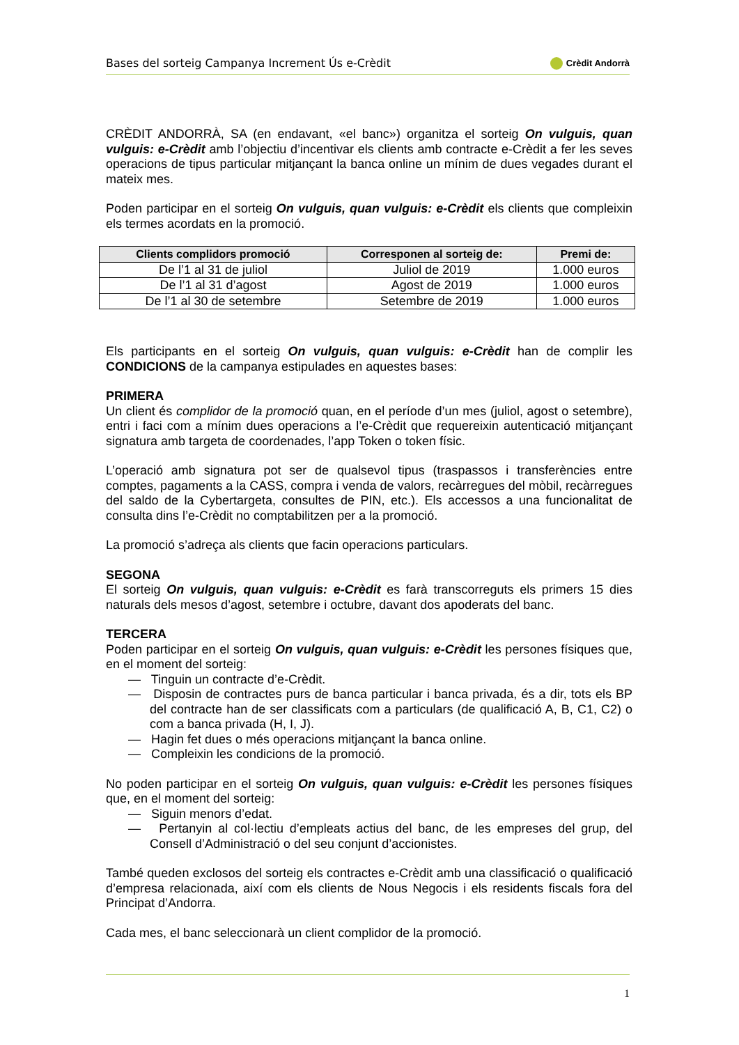Bases del sorteig Campanya Increment Ús e-Crèdit Crèdit Andorrà
CRÈDIT ANDORRÀ, SA (en endavant, «el banc») organitza el sorteig On vulguis, quan vulguis: e-Crèdit amb l’objectiu d’incentivar els clients amb contracte e-Crèdit a fer les seves operacions de tipus particular mitjançant la banca online un mínim de dues vegades durant el mateix mes.
Poden participar en el sorteig On vulguis, quan vulguis: e-Crèdit els clients que compleixin els termes acordats en la promoció.
| Clients complidors promoció | Corresponen al sorteig de: | Premi de: |
| --- | --- | --- |
| De l’1 al 31 de juliol | Juliol de 2019 | 1.000 euros |
| De l’1 al 31 d’agost | Agost de 2019 | 1.000 euros |
| De l’1 al 30 de setembre | Setembre de 2019 | 1.000 euros |
Els participants en el sorteig On vulguis, quan vulguis: e-Crèdit han de complir les CONDICIONS de la campanya estipulades en aquestes bases:
PRIMERA
Un client és complidor de la promoció quan, en el període d’un mes (juliol, agost o setembre), entri i faci com a mínim dues operacions a l’e-Crèdit que requereixin autenticació mitjançant signatura amb targeta de coordenades, l’app Token o token físic.
L’operació amb signatura pot ser de qualsevol tipus (traspassos i transferències entre comptes, pagaments a la CASS, compra i venda de valors, recàrregues del mòbil, recàrregues del saldo de la Cybertargeta, consultes de PIN, etc.). Els accessos a una funcionalitat de consulta dins l’e-Crèdit no comptabilitzen per a la promoció.
La promoció s’adreça als clients que facin operacions particulars.
SEGONA
El sorteig On vulguis, quan vulguis: e-Crèdit es farà transcorreguts els primers 15 dies naturals dels mesos d’agost, setembre i octubre, davant dos apoderats del banc.
TERCERA
Poden participar en el sorteig On vulguis, quan vulguis: e-Crèdit les persones físiques que, en el moment del sorteig:
— Tinguin un contracte d’e-Crèdit.
— Disposin de contractes purs de banca particular i banca privada, és a dir, tots els BP del contracte han de ser classificats com a particulars (de qualificació A, B, C1, C2) o com a banca privada (H, I, J).
— Hagin fet dues o més operacions mitjançant la banca online.
— Compleixin les condicions de la promoció.
No poden participar en el sorteig On vulguis, quan vulguis: e-Crèdit les persones físiques que, en el moment del sorteig:
— Siguin menors d’edat.
— Pertanyin al col·lectiu d’empleats actius del banc, de les empreses del grup, del Consell d’Administració o del seu conjunt d’accionistes.
També queden exclosos del sorteig els contractes e-Crèdit amb una classificació o qualificació d’empresa relacionada, així com els clients de Nous Negocis i els residents fiscals fora del Principat d’Andorra.
Cada mes, el banc seleccionarà un client complidor de la promoció.
1